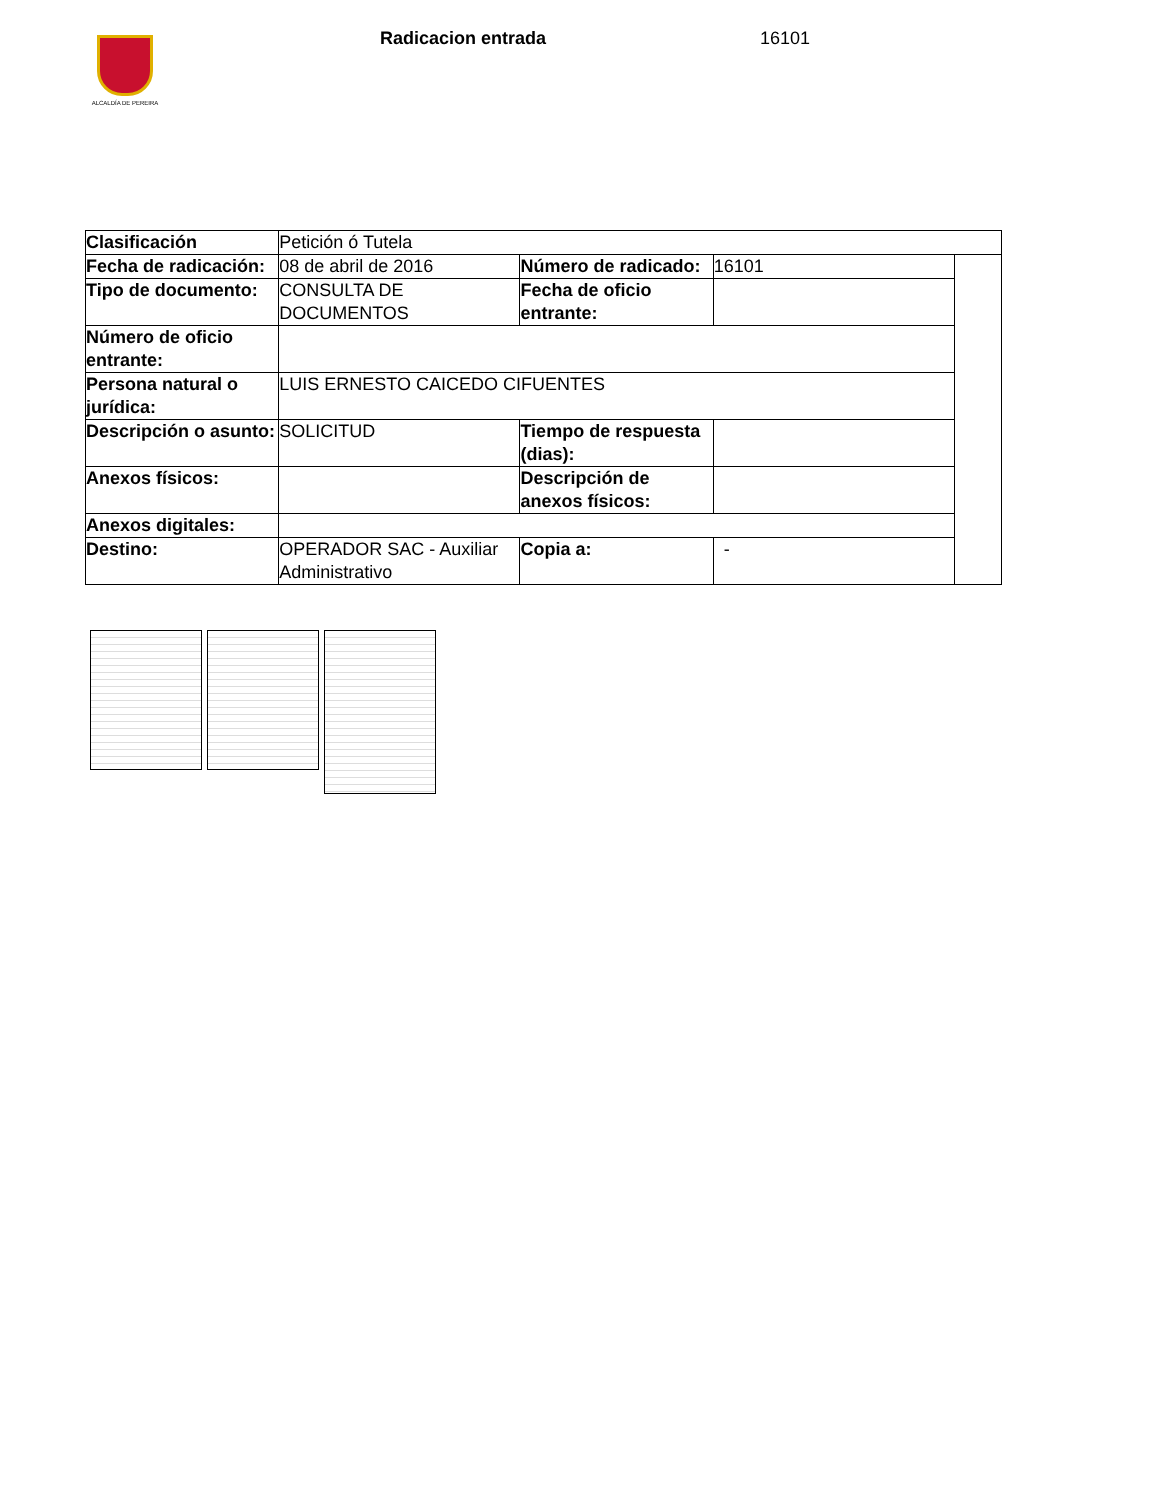ALCALDÍA DE PEREIRA Radicacion entrada 16101
| Clasificación | Petición ó Tutela | | | |
| Fecha de radicación: | 08 de abril de 2016 | Número de radicado: | 16101 | |
| Tipo de documento: | CONSULTA DE DOCUMENTOS | Fecha de oficio entrante: | | |
| Número de oficio entrante: | | | | |
| Persona natural o jurídica: | LUIS ERNESTO CAICEDO CIFUENTES | | | |
| Descripción o asunto: | SOLICITUD | Tiempo de respuesta (dias): | | |
| Anexos físicos: | | Descripción de anexos físicos: | | |
| Anexos digitales: | | | | |
| Destino: | OPERADOR SAC - Auxiliar Administrativo | Copia a: | - | |